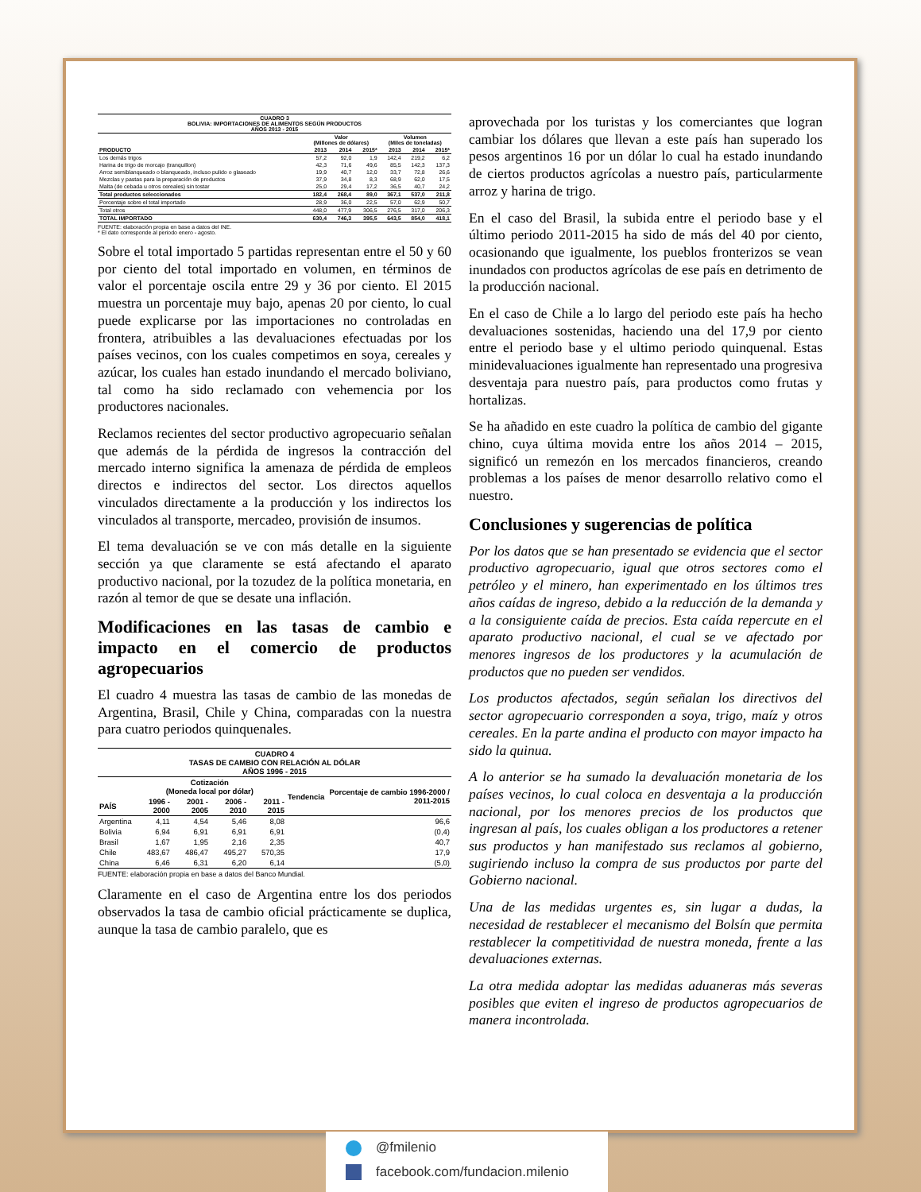| CUADRO 3 BOLIVIA: IMPORTACIONES DE ALIMENTOS SEGÚN PRODUCTOS AÑOS 2013 - 2015 | | | | | | |
| --- | --- | --- | --- | --- | --- | --- |
| | Valor (Millones de dólares) | | | Volumen (Miles de toneladas) | | |
| PRODUCTO | 2013 | 2014 | 2015* | 2013 | 2014 | 2015* |
| Los demás trigos | 57,2 | 92,0 | 1,9 | 142,4 | 219,2 | 6,2 |
| Harina de trigo de morcajo (tranquillon) | 42,3 | 71,6 | 49,6 | 85,5 | 142,3 | 137,3 |
| Arroz semiblanqueado o blanqueado, incluso pulido o glaseado | 19,9 | 40,7 | 12,0 | 33,7 | 72,8 | 26,6 |
| Mezclas y pastas para la preparación de productos | 37,9 | 34,8 | 8,3 | 68,9 | 62,0 | 17,5 |
| Malta (de cebada u otros cereales) sin tostar | 25,0 | 29,4 | 17,2 | 36,5 | 40,7 | 24,2 |
| Total productos seleccionados | 182,4 | 268,4 | 89,0 | 367,1 | 537,0 | 211,8 |
| Porcentaje sobre el total importado | 28,9 | 36,0 | 22,5 | 57,0 | 62,9 | 50,7 |
| Total otros | 448,0 | 477,9 | 306,5 | 276,5 | 317,0 | 206,3 |
| TOTAL IMPORTADO | 630,4 | 746,3 | 395,5 | 643,5 | 854,0 | 418,1 |
FUENTE: elaboración propia en base a datos del INE.
* El dato corresponde al periodo enero - agosto.
Sobre el total importado 5 partidas representan entre el 50 y 60 por ciento del total importado en volumen, en términos de valor el porcentaje oscila entre 29 y 36 por ciento. El 2015 muestra un porcentaje muy bajo, apenas 20 por ciento, lo cual puede explicarse por las importaciones no controladas en frontera, atribuibles a las devaluaciones efectuadas por los países vecinos, con los cuales competimos en soya, cereales y azúcar, los cuales han estado inundando el mercado boliviano, tal como ha sido reclamado con vehemencia por los productores nacionales.
Reclamos recientes del sector productivo agropecuario señalan que además de la pérdida de ingresos la contracción del mercado interno significa la amenaza de pérdida de empleos directos e indirectos del sector. Los directos aquellos vinculados directamente a la producción y los indirectos los vinculados al transporte, mercadeo, provisión de insumos.
El tema devaluación se ve con más detalle en la siguiente sección ya que claramente se está afectando el aparato productivo nacional, por la tozudez de la política monetaria, en razón al temor de que se desate una inflación.
Modificaciones en las tasas de cambio e impacto en el comercio de productos agropecuarios
El cuadro 4 muestra las tasas de cambio de las monedas de Argentina, Brasil, Chile y China, comparadas con la nuestra para cuatro periodos quinquenales.
| CUADRO 4 TASAS DE CAMBIO CON RELACIÓN AL DÓLAR AÑOS 1996 - 2015 | | | | | | |
| --- | --- | --- | --- | --- | --- | --- |
| | Cotización (Moneda local por dólar) | | | | Tendencia | Porcentaje de cambio 1996-2000 / 2011-2015 |
| PAÍS | 1996 - 2000 | 2001 - 2005 | 2006 - 2010 | 2011 - 2015 | | |
| Argentina | 4,11 | 4,54 | 5,46 | 8,08 | | 96,6 |
| Bolivia | 6,94 | 6,91 | 6,91 | 6,91 | | (0,4) |
| Brasil | 1,67 | 1,95 | 2,16 | 2,35 | | 40,7 |
| Chile | 483,67 | 486,47 | 495,27 | 570,35 | | 17,9 |
| China | 6,46 | 6,31 | 6,20 | 6,14 | | (5,0) |
FUENTE: elaboración propia en base a datos del Banco Mundial.
Claramente en el caso de Argentina entre los dos periodos observados la tasa de cambio oficial prácticamente se duplica, aunque la tasa de cambio paralelo, que es
aprovechada por los turistas y los comerciantes que logran cambiar los dólares que llevan a este país han superado los pesos argentinos 16 por un dólar lo cual ha estado inundando de ciertos productos agrícolas a nuestro país, particularmente arroz y harina de trigo.
En el caso del Brasil, la subida entre el periodo base y el último periodo 2011-2015 ha sido de más del 40 por ciento, ocasionando que igualmente, los pueblos fronterizos se vean inundados con productos agrícolas de ese país en detrimento de la producción nacional.
En el caso de Chile a lo largo del periodo este país ha hecho devaluaciones sostenidas, haciendo una del 17,9 por ciento entre el periodo base y el ultimo periodo quinquenal. Estas minidevaluaciones igualmente han representado una progresiva desventaja para nuestro país, para productos como frutas y hortalizas.
Se ha añadido en este cuadro la política de cambio del gigante chino, cuya última movida entre los años 2014 – 2015, significó un remezón en los mercados financieros, creando problemas a los países de menor desarrollo relativo como el nuestro.
Conclusiones y sugerencias de política
Por los datos que se han presentado se evidencia que el sector productivo agropecuario, igual que otros sectores como el petróleo y el minero, han experimentado en los últimos tres años caídas de ingreso, debido a la reducción de la demanda y a la consiguiente caída de precios. Esta caída repercute en el aparato productivo nacional, el cual se ve afectado por menores ingresos de los productores y la acumulación de productos que no pueden ser vendidos.
Los productos afectados, según señalan los directivos del sector agropecuario corresponden a soya, trigo, maíz y otros cereales. En la parte andina el producto con mayor impacto ha sido la quinua.
A lo anterior se ha sumado la devaluación monetaria de los países vecinos, lo cual coloca en desventaja a la producción nacional, por los menores precios de los productos que ingresan al país, los cuales obligan a los productores a retener sus productos y han manifestado sus reclamos al gobierno, sugiriendo incluso la compra de sus productos por parte del Gobierno nacional.
Una de las medidas urgentes es, sin lugar a dudas, la necesidad de restablecer el mecanismo del Bolsín que permita restablecer la competitividad de nuestra moneda, frente a las devaluaciones externas.
La otra medida adoptar las medidas aduaneras más severas posibles que eviten el ingreso de productos agropecuarios de manera incontrolada.
@fmilenio
facebook.com/fundacion.milenio